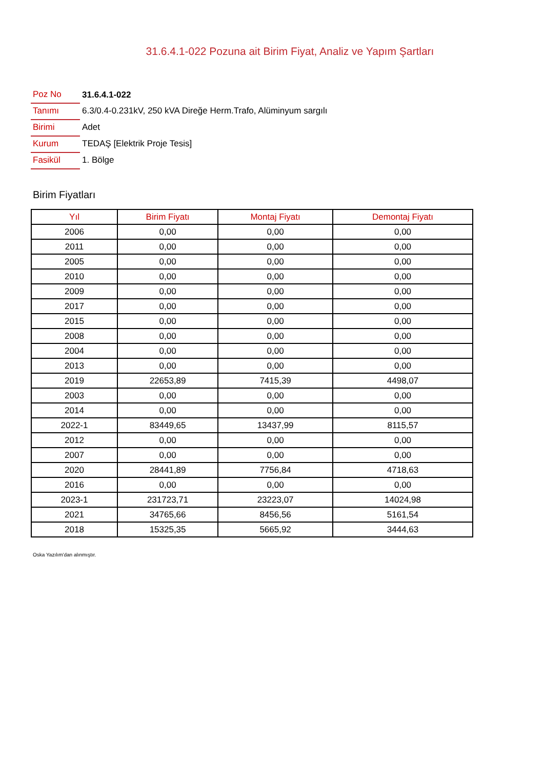31.6.4.1-022 Pozuna ait Birim Fiyat, Analiz ve Yapım Şartları
| Poz No | 31.6.4.1-022 |
| Tanımı | 6.3/0.4-0.231kV, 250 kVA Direğe Herm.Trafo, Alüminyum sargılı |
| Birimi | Adet |
| Kurum | TEDAŞ [Elektrik Proje Tesis] |
| Fasikül | 1. Bölge |
Birim Fiyatları
| Yıl | Birim Fiyatı | Montaj Fiyatı | Demontaj Fiyatı |
| --- | --- | --- | --- |
| 2006 | 0,00 | 0,00 | 0,00 |
| 2011 | 0,00 | 0,00 | 0,00 |
| 2005 | 0,00 | 0,00 | 0,00 |
| 2010 | 0,00 | 0,00 | 0,00 |
| 2009 | 0,00 | 0,00 | 0,00 |
| 2017 | 0,00 | 0,00 | 0,00 |
| 2015 | 0,00 | 0,00 | 0,00 |
| 2008 | 0,00 | 0,00 | 0,00 |
| 2004 | 0,00 | 0,00 | 0,00 |
| 2013 | 0,00 | 0,00 | 0,00 |
| 2019 | 22653,89 | 7415,39 | 4498,07 |
| 2003 | 0,00 | 0,00 | 0,00 |
| 2014 | 0,00 | 0,00 | 0,00 |
| 2022-1 | 83449,65 | 13437,99 | 8115,57 |
| 2012 | 0,00 | 0,00 | 0,00 |
| 2007 | 0,00 | 0,00 | 0,00 |
| 2020 | 28441,89 | 7756,84 | 4718,63 |
| 2016 | 0,00 | 0,00 | 0,00 |
| 2023-1 | 231723,71 | 23223,07 | 14024,98 |
| 2021 | 34765,66 | 8456,56 | 5161,54 |
| 2018 | 15325,35 | 5665,92 | 3444,63 |
Oska Yazılım'dan alınmıştır.